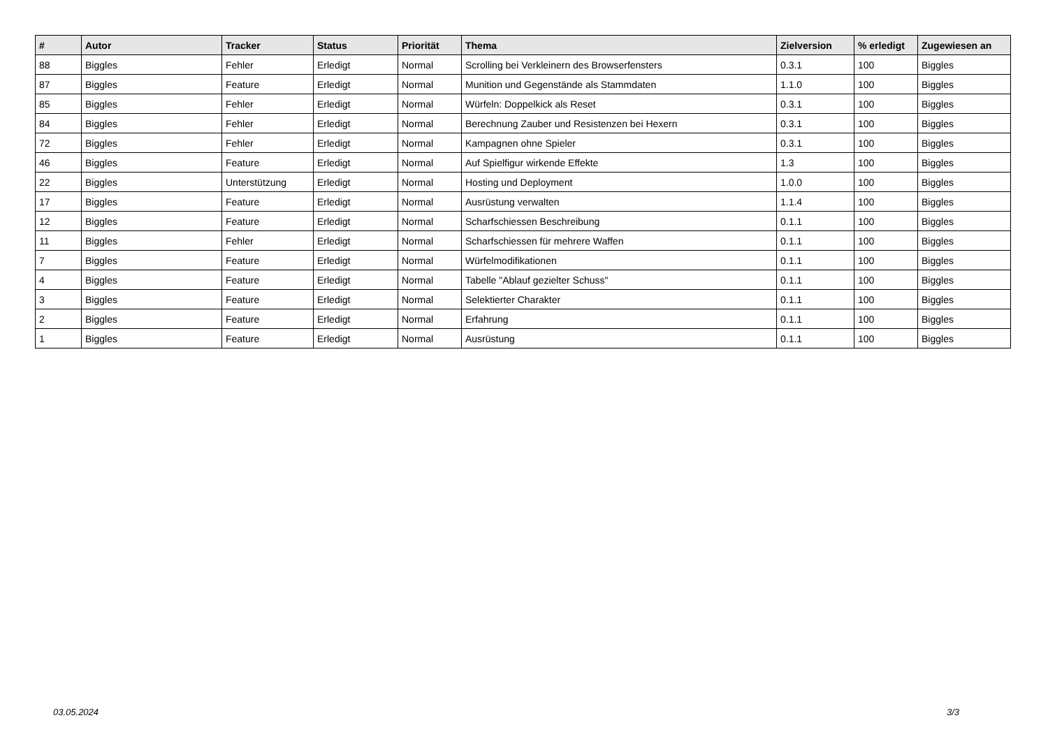| # | Autor | Tracker | Status | Priorität | Thema | Zielversion | % erledigt | Zugewiesen an |
| --- | --- | --- | --- | --- | --- | --- | --- | --- |
| 88 | Biggles | Fehler | Erledigt | Normal | Scrolling bei Verkleinern des Browserfensters | 0.3.1 | 100 | Biggles |
| 87 | Biggles | Feature | Erledigt | Normal | Munition und Gegenstände als Stammdaten | 1.1.0 | 100 | Biggles |
| 85 | Biggles | Fehler | Erledigt | Normal | Würfeln: Doppelkick als Reset | 0.3.1 | 100 | Biggles |
| 84 | Biggles | Fehler | Erledigt | Normal | Berechnung Zauber und Resistenzen bei Hexern | 0.3.1 | 100 | Biggles |
| 72 | Biggles | Fehler | Erledigt | Normal | Kampagnen ohne Spieler | 0.3.1 | 100 | Biggles |
| 46 | Biggles | Feature | Erledigt | Normal | Auf Spielfigur wirkende Effekte | 1.3 | 100 | Biggles |
| 22 | Biggles | Unterstützung | Erledigt | Normal | Hosting und Deployment | 1.0.0 | 100 | Biggles |
| 17 | Biggles | Feature | Erledigt | Normal | Ausrüstung verwalten | 1.1.4 | 100 | Biggles |
| 12 | Biggles | Feature | Erledigt | Normal | Scharfschiessen Beschreibung | 0.1.1 | 100 | Biggles |
| 11 | Biggles | Fehler | Erledigt | Normal | Scharfschiessen für mehrere Waffen | 0.1.1 | 100 | Biggles |
| 7 | Biggles | Feature | Erledigt | Normal | Würfelmodifikationen | 0.1.1 | 100 | Biggles |
| 4 | Biggles | Feature | Erledigt | Normal | Tabelle "Ablauf gezielter Schuss" | 0.1.1 | 100 | Biggles |
| 3 | Biggles | Feature | Erledigt | Normal | Selektierter Charakter | 0.1.1 | 100 | Biggles |
| 2 | Biggles | Feature | Erledigt | Normal | Erfahrung | 0.1.1 | 100 | Biggles |
| 1 | Biggles | Feature | Erledigt | Normal | Ausrüstung | 0.1.1 | 100 | Biggles |
03.05.2024 3/3